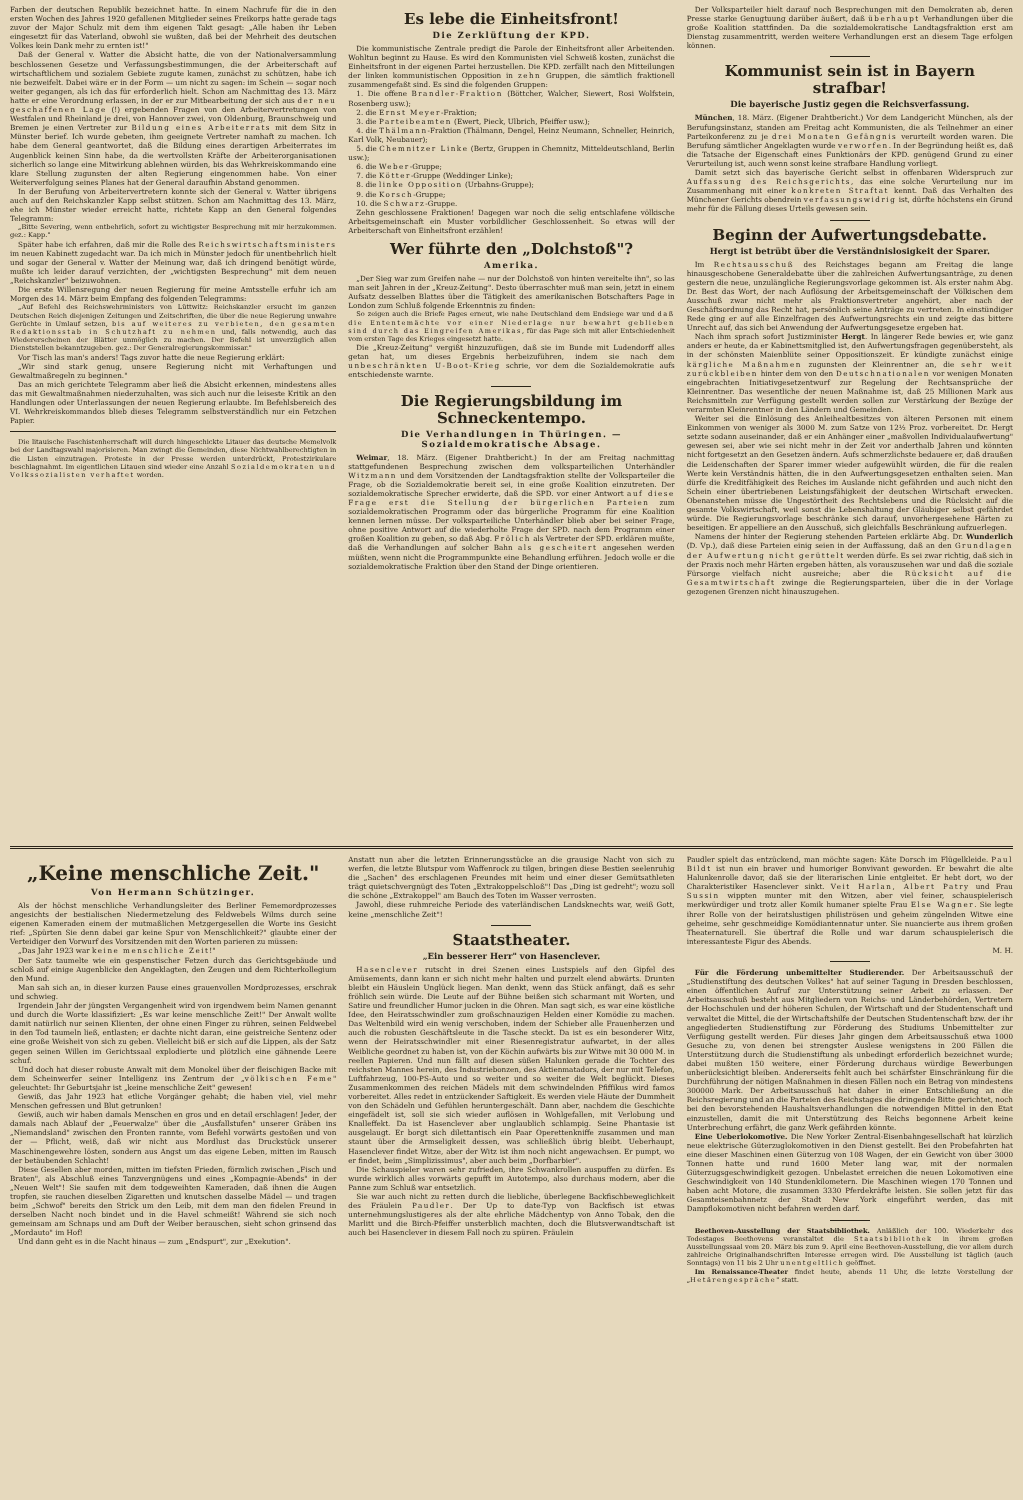Farben der deutschen Republik bezeichnet hatte. In einem Nachrufe für die in den ersten Wochen des Jahres 1920 gefallenen Mitglieder seines Freikorps hatte gerade tags zuvor der Major Schulz mit dem ihm eigenen Takt gesagt: „Alle haben ihr Leben eingesetzt für das Vaterland, obwohl sie wußten, daß bei der Mehrheit des deutschen Volkes kein Dank mehr zu ernten ist!"
Daß der General v. Watter die Absicht hatte, die von der Nationalversammlung beschlossenen Gesetze und Verfassungsbestimmungen, die der Arbeiterschaft auf wirtschaftlichem und sozialem Gebiete zugute kamen, zunächst zu schützen, habe ich nie bezweifelt. Dabei wäre er in der Form — um nicht zu sagen: im Schein — sogar noch weiter gegangen, als ich das für erforderlich hielt. Schon am Nachmittag des 13. März hatte er eine Verordnung erlassen, in der er zur Mitbearbeitung der sich aus der neu geschaffenen Lage (!) ergebenden Fragen von den Arbeitervertretungen von Westfalen und Rheinland je drei, von Hannover zwei, von Oldenburg, Braunschweig und Bremen je einen Vertreter zur Bildung eines Arbeiterrats mit dem Sitz in Münster berief. Ich wurde gebeten, ihm geeignete Vertreter namhaft zu machen. Ich habe dem General geantwortet, daß die Bildung eines derartigen Arbeiterrates im Augenblick keinen Sinn habe, da die wertvollsten Kräfte der Arbeiterorganisationen sicherlich so lange eine Mitwirkung ablehnen würden, bis das Wehrkreiskommando eine klare Stellung zugunsten der alten Regierung eingenommen habe. Von einer Weiterverfolgung seines Planes hat der General daraufhin Abstand genommen.
In der Berufung von Arbeitervertretern konnte sich der General v. Watter übrigens auch auf den Reichskanzler Kapp selbst stützen. Schon am Nachmittag des 13. März, ehe ich Münster wieder erreicht hatte, richtete Kapp an den General folgendes Telegramm:
„Bitte Severing, wenn entbehrlich, sofort zu wichtigster Besprechung mit mir herzukommen. gez.: Kapp."
Später habe ich erfahren, daß mir die Rolle des Reichswirtschaftsministers im neuen Kabinett zugedacht war. Da ich mich in Münster jedoch für unentbehrlich hielt und sogar der General v. Watter der Meinung war, daß ich dringend benötigt würde, mußte ich leider darauf verzichten, der „wichtigsten Besprechung" mit dem neuen „Reichskanzler" beizuwohnen.
Die erste Willensregung der neuen Regierung für meine Amtsstelle erfuhr ich am Morgen des 14. März beim Empfang des folgenden Telegramms:
„Auf Befehl des Reichswehrministers von Lüttwitz: Reichskanzler ersucht im ganzen Deutschen Reich diejenigen Zeitungen und Zeitschriften, die über die neue Regierung unwahre Gerüchte in Umlauf setzen, bis auf weiteres zu verbieten, den gesamten Redaktionsstab in Schutzhaft zu nehmen und, falls notwendig, auch das Wiedererscheinen der Blätter unmöglich zu machen. Der Befehl ist unverzüglich allen Dienststellen bekanntzugeben. gez.: Der Generalregierungskommissar."
Vor Tisch las man's anders! Tags zuvor hatte die neue Regierung erklärt:
„Wir sind stark genug, unsere Regierung nicht mit Verhaftungen und Gewaltmaßregeln zu beginnen."
Das an mich gerichtete Telegramm aber ließ die Absicht erkennen, mindestens alles das mit Gewaltmaßnahmen niederzuhalten, was sich auch nur die leiseste Kritik an den Handlungen oder Unterlassungen der neuen Regierung erlaubte. Im Befehlsbereich des VI. Wehrkreiskommandos blieb dieses Telegramm selbstverständlich nur ein Fetzchen Papier.
Die litauische Faschistenherrschaft will durch hingeschickte Litauer das deutsche Memelvolk bei der Landtagswahl majorisieren. Man zwingt die Gemeinden, diese Nichtwahlberechtigten in die Listen einzutragen. Proteste in der Presse werden unterdrückt, Protestzirkulare beschlagnahmt. Im eigentlichen Litauen sind wieder eine Anzahl Sozialdemokraten und Volkssozialisten verhaftet worden.
Es lebe die Einheitsfront!
Die Zerklüftung der KPD.
Die kommunistische Zentrale predigt die Parole der Einheitsfront aller Arbeitenden. Wohltun beginnt zu Hause. Es wird den Kommunisten viel Schweiß kosten, zunächst die Einheitsfront in der eigenen Partei herzustellen. Die KPD. zerfällt nach den Mitteilungen der linken kommunistischen Opposition in zehn Gruppen, die sämtlich fraktionell zusammengefaßt sind. Es sind die folgenden Gruppen:
1. Die offene Brandler-Fraktion (Böttcher, Walcher, Siewert, Rosi Wolfstein, Rosenberg usw.);
2. die Ernst Meyer-Fraktion;
3. die Parteibeamten (Ewert, Pieck, Ulbrich, Pfeiffer usw.);
4. die Thälmann-Fraktion (Thälmann, Dengel, Heinz Neumann, Schneller, Heinrich, Karl Volk, Neubauer);
5. die Chemnitzer Linke (Bertz, Gruppen in Chemnitz, Mitteldeutschland, Berlin usw.);
6. die Weber-Gruppe;
7. die Kötter-Gruppe (Weddinger Linke);
8. die linke Opposition (Urbahns-Gruppe);
9. die Korsch-Gruppe;
10. die Schwarz-Gruppe.
Zehn geschlossene Fraktionen! Dagegen war noch die selig entschlafene völkische Arbeitsgemeinschaft ein Muster vorbildlicher Geschlossenheit. So etwas will der Arbeiterschaft von Einheitsfront erzählen!
Wer führte den „Dolchstoß"?
Amerika.
„Der Sieg war zum Greifen nahe — nur der Dolchstoß von hinten vereitelte ihn", so las man seit Jahren in der „Kreuz-Zeitung". Desto überraschter muß man sein, jetzt in einem Aufsatz desselben Blattes über die Tätigkeit des amerikanischen Botschafters Page in London zum Schluß folgende Erkenntnis zu finden:
So zeigen auch die Briefe Pages erneut, wie nahe Deutschland dem Endsiege war und daß die Ententemächte vor einer Niederlage nur bewahrt geblieben sind durch das Eingreifen Amerikas, für das Page sich mit aller Entschiedenheit vom ersten Tage des Krieges eingesetzt hatte.
Die „Kreuz-Zeitung" vergißt hinzuzufügen, daß sie im Bunde mit Ludendorff alles getan hat, um dieses Ergebnis herbeizuführen, indem sie nach dem unbeschränkten U-Boot-Krieg schrie, vor dem die Sozialdemokratie aufs entschiedenste warnte.
Die Regierungsbildung im Schneckentempo.
Die Verhandlungen in Thüringen. — Sozialdemokratische Absage.
Weimar, 18. März. (Eigener Drahtbericht.) In der am Freitag nachmittag stattgefundenen Besprechung zwischen dem volksparteilichen Unterhändler Witzmann und dem Vorsitzenden der Landtagsfraktion stellte der Volksparteiler die Frage, ob die Sozialdemokratie bereit sei, in eine große Koalition einzutreten. Der sozialdemokratische Sprecher erwiderte, daß die SPD. vor einer Antwort auf diese Frage erst die Stellung der bürgerlichen Parteien zum sozialdemokratischen Programm oder das bürgerliche Programm für eine Koalition kennen lernen müsse. Der volksparteiliche Unterhändler blieb aber bei seiner Frage, ohne positive Antwort auf die wiederholte Frage der SPD. nach dem Programm einer großen Koalition zu geben, so daß Abg. Frölich als Vertreter der SPD. erklären mußte, daß die Verhandlungen auf solcher Bahn als gescheitert angesehen werden müßten, wenn nicht die Programmpunkte eine Behandlung erführen. Jedoch wolle er die sozialdemokratische Fraktion über den Stand der Dinge orientieren.
Der Volksparteiler hielt darauf noch Besprechungen mit den Demokraten ab, deren Presse starke Genugtuung darüber äußert, daß überhaupt Verhandlungen über die große Koalition stattfinden. Da die sozialdemokratische Landtagsfraktion erst am Dienstag zusammentritt, werden weitere Verhandlungen erst an diesem Tage erfolgen können.
Kommunist sein ist in Bayern strafbar!
Die bayerische Justiz gegen die Reichsverfassung.
München, 18. März. (Eigener Drahtbericht.) Vor dem Landgericht München, als der Berufungsinstanz, standen am Freitag acht Kommunisten, die als Teilnehmer an einer Parteikonferenz zu je drei Monaten Gefängnis verurteilt worden waren. Die Berufung sämtlicher Angeklagten wurde verworfen. In der Begründung heißt es, daß die Tatsache der Eigenschaft eines Funktionärs der KPD. genügend Grund zu einer Verurteilung ist, auch wenn sonst keine strafbare Handlung vorliegt.
Damit setzt sich das bayerische Gericht selbst in offenbaren Widerspruch zur Auffassung des Reichsgerichts, das eine solche Verurteilung nur im Zusammenhang mit einer konkreten Straftat kennt. Daß das Verhalten des Münchener Gerichts obendrein verfassungswidrig ist, dürfte höchstens ein Grund mehr für die Fällung dieses Urteils gewesen sein.
Beginn der Aufwertungsdebatte.
Hergt ist betrübt über die Verständnislosigkeit der Sparer.
Im Rechtsausschuß des Reichstages begann am Freitag die lange hinausgeschobene Generaldebatte über die zahlreichen Aufwertungsanträge, zu denen gestern die neue, unzulängliche Regierungsvorlage gekommen ist. Als erster nahm Abg. Dr. Best das Wort, der nach Auflösung der Arbeitsgemeinschaft der Völkischen dem Ausschuß zwar nicht mehr als Fraktionsvertreter angehört, aber nach der Geschäftsordnung das Recht hat, persönlich seine Anträge zu vertreten. In einstündiger Rede ging er auf alle Einzelfragen des Aufwertungsrechts ein und zeigte das bittere Unrecht auf, das sich bei Anwendung der Aufwertungsgesetze ergeben hat.
Nach ihm sprach sofort Justizminister Hergt. In längerer Rede bewies er, wie ganz anders er heute, da er Kabinettsmitglied ist, den Aufwertungsfragen gegenübersteht, als in der schönsten Maienblüte seiner Oppositionszeit. Er kündigte zunächst einige kärgliche Maßnahmen zugunsten der Kleinrentner an, die sehr weit zurückbleiben hinter dem von den Deutschnationalen vor wenigen Monaten eingebrachten Initiativgesetzentwurf zur Regelung der Rechtsansprüche der Kleinrentner. Das wesentliche der neuen Maßnahme ist, daß 25 Millionen Mark aus Reichsmitteln zur Verfügung gestellt werden sollen zur Verstärkung der Bezüge der verarmten Kleinrentner in den Ländern und Gemeinden.
Weiter sei die Einlösung des Anleihealtbesitzes von älteren Personen mit einem Einkommen von weniger als 3000 M. zum Satze von 12½ Proz. vorbereitet. Dr. Hergt setzte sodann auseinander, daß er ein Anhänger einer „maßvollen Individualaufwertung" gewesen sei, aber wie sei nicht mehr in der Zeit vor anderthalb Jahren und könnten nicht fortgesetzt an den Gesetzen ändern. Aufs schmerzlichste bedauere er, daß draußen die Leidenschaften der Sparer immer wieder aufgewühlt würden, die für die realen Werte kein Verständnis hätten, die in den Aufwertungsgesetzen enthalten seien. Man dürfe die Kreditfähigkeit des Reiches im Auslande nicht gefährden und auch nicht den Schein einer übertriebenen Leistungsfähigkeit der deutschen Wirtschaft erwecken. Obenanstehen müsse die Ungestörtheit des Rechtslebens und die Rücksicht auf die gesamte Volkswirtschaft, weil sonst die Lebenshaltung der Gläubiger selbst gefährdet würde. Die Regierungsvorlage beschränke sich darauf, unvorhergesehene Härten zu beseitigen. Er appelliere an den Ausschuß, sich gleichfalls Beschränkung aufzuerlegen.
Namens der hinter der Regierung stehenden Parteien erklärte Abg. Dr. Wunderlich (D. Vp.), daß diese Parteien einig seien in der Auffassung, daß an den Grundlagen der Aufwertung nicht gerüttelt werden dürfe. Es sei zwar richtig, daß sich in der Praxis noch mehr Härten ergeben hätten, als vorauszusehen war und daß die soziale Fürsorge vielfach nicht ausreiche; aber die Rücksicht auf die Gesamtwirtschaft zwinge die Regierungsparteien, über die in der Vorlage gezogenen Grenzen nicht hinauszugehen.
„Keine menschliche Zeit."
Von Hermann Schützinger.
Als der höchst menschliche Verhandlungsleiter des Berliner Fememordprozesses angesichts der bestialischen Niedermetzelung des Feldwebels Wilms durch seine eigenen Kameraden einem der mutmaßlichen Metzgergesellen die Worte ins Gesicht rief: „Spürten Sie denn dabei gar keine Spur von Menschlichkeit?" glaubte einer der Verteidiger den Vorwurf des Vorsitzenden mit den Worten parieren zu müssen:
„Das Jahr 1923 war keine menschliche Zeit!"
Der Satz taumelte wie ein gespenstischer Fetzen durch das Gerichtsgebäude und schloß auf einige Augenblicke den Angeklagten, den Zeugen und dem Richterkollegium den Mund.
Man sah sich an, in dieser kurzen Pause eines grauenvollen Mordprozesses, erschrak und schwieg.
Irgendein Jahr der jüngsten Vergangenheit wird von irgendwem beim Namen genannt und durch die Worte klassifiziert: „Es war keine menschliche Zeit!" Der Anwalt wollte damit natürlich nur seinen Klienten, der ohne einen Finger zu rühren, seinen Feldwebel in den Tod taumeln ließ, entlasten; er dachte nicht daran, eine geistreiche Sentenz oder eine große Weisheit von sich zu geben. Vielleicht biß er sich auf die Lippen, als der Satz gegen seinen Willen im Gerichtssaal explodierte und plötzlich eine gähnende Leere schuf.
Und doch hat dieser robuste Anwalt mit dem Monokel über der fleischigen Backe mit dem Scheinwerfer seiner Intelligenz ins Zentrum der „völkischen Feme" geleuchtet: Ihr Geburtsjahr ist „keine menschliche Zeit" gewesen!
Gewiß, das Jahr 1923 hat etliche Vorgänger gehabt; die haben viel, viel mehr Menschen gefressen und Blut getrunken!
Gewiß, auch wir haben damals Menschen en gros und en detail erschlagen! Jeder, der damals nach Ablauf der „Feuerwalze" über die „Ausfallstufen" unserer Gräben ins „Niemandsland" zwischen den Fronten rannte, vom Befehl vorwärts gestoßen und von der — Pflicht, weiß, daß wir nicht aus Mordlust das Druckstück unserer Maschinengewehre lösten, sondern aus Angst um das eigene Leben, mitten im Rausch der betäubenden Schlacht!
Diese Gesellen aber morden, mitten im tiefsten Frieden, förmlich zwischen „Fisch und Braten", als Abschluß eines Tanzvergnügens und eines „Kompagnie-Abends" in der „Neuen Welt"! Sie saufen mit dem todgeweihten Kameraden, daß ihnen die Augen tropfen, sie rauchen dieselben Zigaretten und knutschen dasselbe Mädel — und tragen beim „Schwof" bereits den Strick um den Leib, mit dem man den fidelen Freund in derselben Nacht noch bindet und in die Havel schmeißt! Während sie sich noch gemeinsam am Schnaps und am Duft der Weiber berauschen, sieht schon grinsend das „Mordauto" im Hof!
Und dann geht es in die Nacht hinaus — zum „Endspurt", zur „Exekution".
Anstatt nun aber die letzten Erinnerungsstücke an die grausige Nacht von sich zu werfen, die letzte Blutspur vom Waffenrock zu tilgen, bringen diese Bestien seelenruhig die „Sachen" des erschlagenen Freundes mit heim und einer dieser Gemütsathleten trägt quietschvergnügt des Toten „Extrakoppelschloß"! Das „Ding ist gedreht"; wozu soll die schöne „Extrakoppel" am Bauch des Toten im Wasser verrosten.
Jawohl, diese ruhmreiche Periode des vaterländischen Landsknechts war, weiß Gott, keine „menschliche Zeit"!
Staatstheater.
„Ein besserer Herr" von Hasenclever.
Hasenclever rutscht in drei Szenen eines Lustspiels auf den Gipfel des Amüsements, dann kann er sich nicht mehr halten und purzelt elend abwärts. Drunten bleibt ein Häuslein Unglück liegen. Man denkt, wenn das Stück anfängt, daß es sehr fröhlich sein würde. Die Leute auf der Bühne beißen sich scharmant mit Worten, und Satire und freundlicher Humor jucken in die Ohren. Man sagt sich, es war eine köstliche Idee, den Heiratsschwindler zum großschnauzigen Helden einer Komödie zu machen. Das Weltenbild wird ein wenig verschoben, indem der Schieber alle Frauenherzen und auch die robusten Geschäftsleute in die Tasche steckt. Da ist es ein besonderer Witz, wenn der Heiratsschwindler mit einer Riesenregistratur aufwartet, in der alles Weibliche geordnet zu haben ist, von der Köchin aufwärts bis zur Witwe mit 30 000 M. in reellen Papieren. Und nun fällt auf diesen süßen Halunken gerade die Tochter des reichsten Mannes herein, des Industriebonzen, des Aktienmatadors, der nur mit Telefon, Luftfahrzeug, 100-PS-Auto und so weiter und so weiter die Welt beglückt. Dieses Zusammenkommen des reichen Mädels mit dem schwindelnden Pfiffikus wird famos vorbereitet. Alles redet in entzückender Saftigkeit. Es werden viele Häute der Dummheit von den Schädeln und Gefühlen heruntergeschält. Dann aber, nachdem die Geschichte eingefädelt ist, soll sie sich wieder auflösen in Wohlgefallen, mit Verlobung und Knalleffekt. Da ist Hasenclever aber unglaublich schlampig. Seine Phantasie ist ausgelaugt. Er borgt sich dilettantisch ein Paar Operettenkniffe zusammen und man staunt über die Armseligkeit dessen, was schließlich übrig bleibt. Ueberhaupt, Hasenclever findet Witze, aber der Witz ist ihm noch nicht angewachsen. Er pumpt, wo er findet, beim „Simplizissimus", aber auch beim „Dorfbarbier".
Die Schauspieler waren sehr zufrieden, ihre Schwankrollen auspuffen zu dürfen. Es wurde wirklich alles vorwärts gepufft im Autotempo, also durchaus modern, aber die Panne zum Schluß war entsetzlich.
Sie war auch nicht zu retten durch die liebliche, überlegene Backfischbeweglichkeit des Fräulein Paudler. Der Up to date-Typ von Backfisch ist etwas unternehmungslustigeres als der alte ehrliche Mädchentyp von Anno Tobak, den die Marlitt und die Birch-Pfeiffer unsterblich machten, doch die Blutsverwandtschaft ist auch bei Hasenclever in diesem Fall noch zu spüren. Fräulein
Paudler spielt das entzückend, man möchte sagen: Käte Dorsch im Flügelkleide. Paul Bildt ist nun ein braver und humoriger Bonvivant geworden. Er bewahrt die alte Halunkenrolle davor, daß sie der literarischen Linie entgleitet. Er hebt dort, wo der Charakteristiker Hasenclever sinkt. Veit Harlan, Albert Patry und Frau Sussin wippten munter mit den Witzen, aber viel feiner, schauspielerisch merkwürdiger und trotz aller Komik humaner spielte Frau Else Wagner. Sie legte ihrer Rolle von der heiratslustigen philiströsen und geheim züngelnden Witwe eine geheime, sehr geschmeidige Komödiantennatur unter. Sie nuancierte aus ihrem großen Theaternaturell. Sie übertraf die Rolle und war darum schauspielerisch die interessanteste Figur des Abends.
M. H.
Für die Förderung unbemittelter Studierender. Der Arbeitsausschuß der „Studienstiftung des deutschen Volkes" hat auf seiner Tagung in Dresden beschlossen, einen öffentlichen Aufruf zur Unterstützung seiner Arbeit zu erlassen. Der Arbeitsausschuß besteht aus Mitgliedern von Reichs- und Länderbehörden, Vertretern der Hochschulen und der höheren Schulen, der Wirtschaft und der Studentenschaft und verwaltet die Mittel, die der Wirtschaftshilfe der Deutschen Studentenschaft bzw. der ihr angegliederten Studienstiftung zur Förderung des Studiums Unbemittelter zur Verfügung gestellt werden. Für dieses Jahr gingen dem Arbeitsausschuß etwa 1000 Gesuche zu, von denen bei strengster Auslese wenigstens in 200 Fällen die Unterstützung durch die Studienstiftung als unbedingt erforderlich bezeichnet wurde; dabei mußten 150 weitere, einer Förderung durchaus würdige Bewerbungen unberücksichtigt bleiben. Andererseits fehlt auch bei schärfster Einschränkung für die Durchführung der nötigen Maßnahmen in diesen Fällen noch ein Betrag von mindestens 300000 Mark. Der Arbeitsausschuß hat daher in einer Entschließung an die Reichsregierung und an die Parteien des Reichstages die dringende Bitte gerichtet, noch bei den bevorstehenden Haushaltsverhandlungen die notwendigen Mittel in den Etat einzustellen, damit die mit Unterstützung des Reichs begonnene Arbeit keine Unterbrechung erfährt, die ganz Werk gefährden könnte.
Eine Ueberlokomotive. Die New Yorker Zentral-Eisenbahngesellschaft hat kürzlich neue elektrische Güterzuglokomotiven in den Dienst gestellt. Bei den Probefahrten hat eine dieser Maschinen einen Güterzug von 108 Wagen, der ein Gewicht von über 3000 Tonnen hatte und rund 1600 Meter lang war, mit der normalen Güterzugsgeschwindigkeit gezogen. Unbelastet erreichen die neuen Lokomotiven eine Geschwindigkeit von 140 Stundenkilometern. Die Maschinen wiegen 170 Tonnen und haben acht Motore, die zusammen 3330 Pferdekräfte leisten. Sie sollen jetzt für das Gesamteisenbahnnetz der Stadt New York eingeführt werden, das mit Dampflokomotiven nicht befahren werden darf.
Beethoven-Ausstellung der Staatsbibliothek. Anläßlich der 100. Wiederkehr des Todestages Beethovens veranstaltet die Staatsbibliothek in ihrem großen Ausstellungssaal vom 20. März bis zum 9. April eine Beethoven-Ausstellung, die vor allem durch zahlreiche Originalhandschriften Interesse erregen wird. Die Ausstellung ist täglich (auch Sonntags) von 11 bis 2 Uhr unentgeltlich geöffnet.
Im Renaissance-Theater findet heute, abends 11 Uhr, die letzte Vorstellung der „Hetärengespräche" statt.